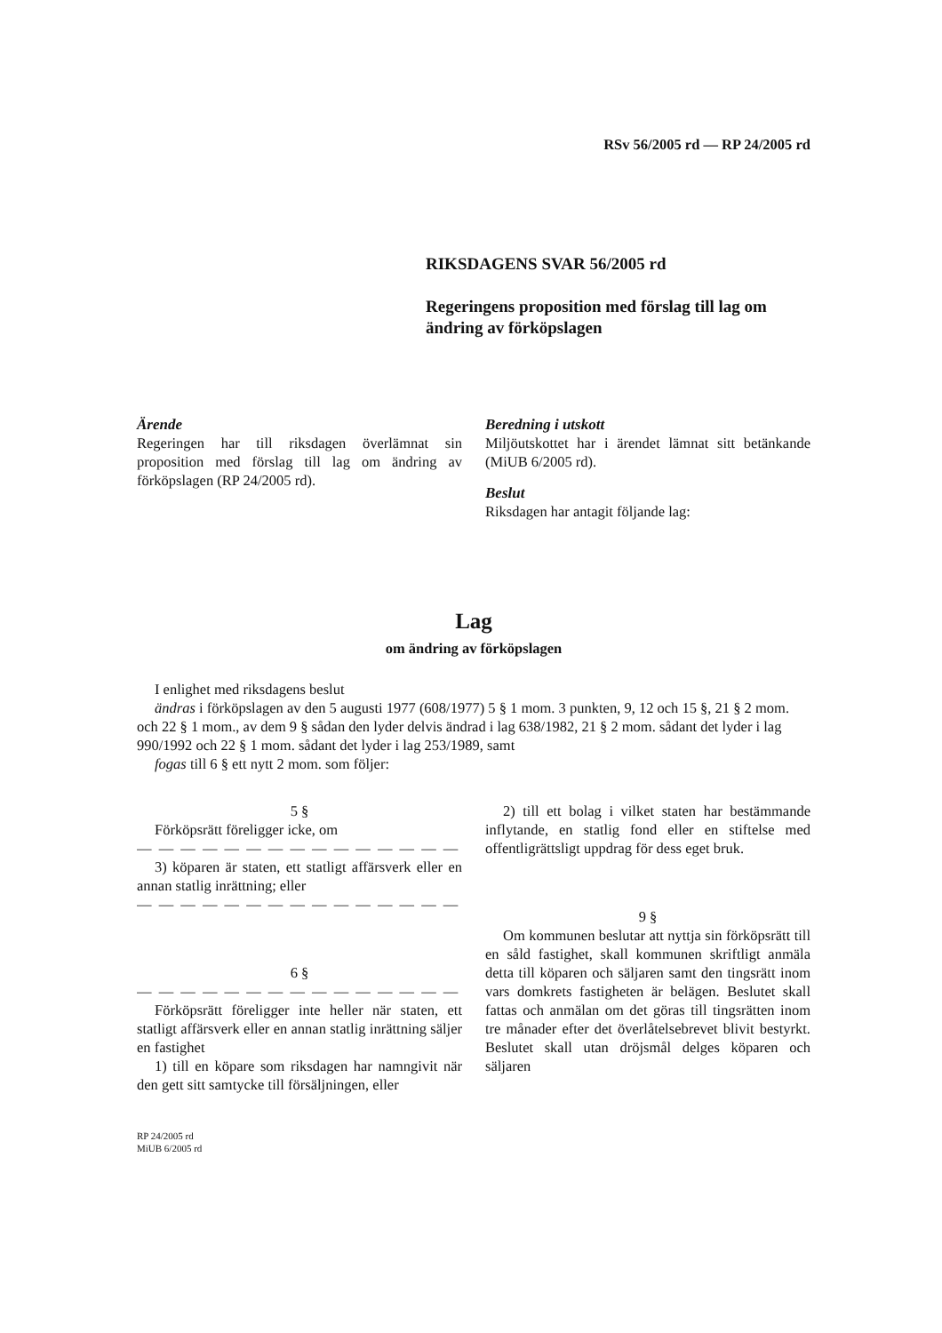RSv 56/2005 rd — RP 24/2005 rd
RIKSDAGENS SVAR 56/2005 rd
Regeringens proposition med förslag till lag om ändring av förköpslagen
Ärende
Regeringen har till riksdagen överlämnat sin proposition med förslag till lag om ändring av förköpslagen (RP 24/2005 rd).
Beredning i utskott
Miljöutskottet har i ärendet lämnat sitt betänkande (MiUB 6/2005 rd).
Beslut
Riksdagen har antagit följande lag:
Lag
om ändring av förköpslagen
I enlighet med riksdagens beslut
ändras i förköpslagen av den 5 augusti 1977 (608/1977) 5 § 1 mom. 3 punkten, 9, 12 och 15 §, 21 § 2 mom. och 22 § 1 mom., av dem 9 § sådan den lyder delvis ändrad i lag 638/1982, 21 § 2 mom. sådant det lyder i lag 990/1992 och 22 § 1 mom. sådant det lyder i lag 253/1989, samt
fogas till 6 § ett nytt 2 mom. som följer:
5 §
Förköpsrätt föreligger icke, om
— — — — — — — — — — — — — — —
3) köparen är staten, ett statligt affärsverk eller en annan statlig inrättning; eller
— — — — — — — — — — — — — — —
6 §
— — — — — — — — — — — — — — —
Förköpsrätt föreligger inte heller när staten, ett statligt affärsverk eller en annan statlig inrättning säljer en fastighet
1) till en köpare som riksdagen har namngivit när den gett sitt samtycke till försäljningen, eller
2) till ett bolag i vilket staten har bestämmande inflytande, en statlig fond eller en stiftelse med offentligrättsligt uppdrag för dess eget bruk.
9 §
Om kommunen beslutar att nyttja sin förköpsrätt till en såld fastighet, skall kommunen skriftligt anmäla detta till köparen och säljaren samt den tingsrätt inom vars domkrets fastigheten är belägen. Beslutet skall fattas och anmälan om det göras till tingsrätten inom tre månader efter det överlåtelsebrevet blivit bestyrkt. Beslutet skall utan dröjsmål delges köparen och säljaren
RP 24/2005 rd
MiUB 6/2005 rd